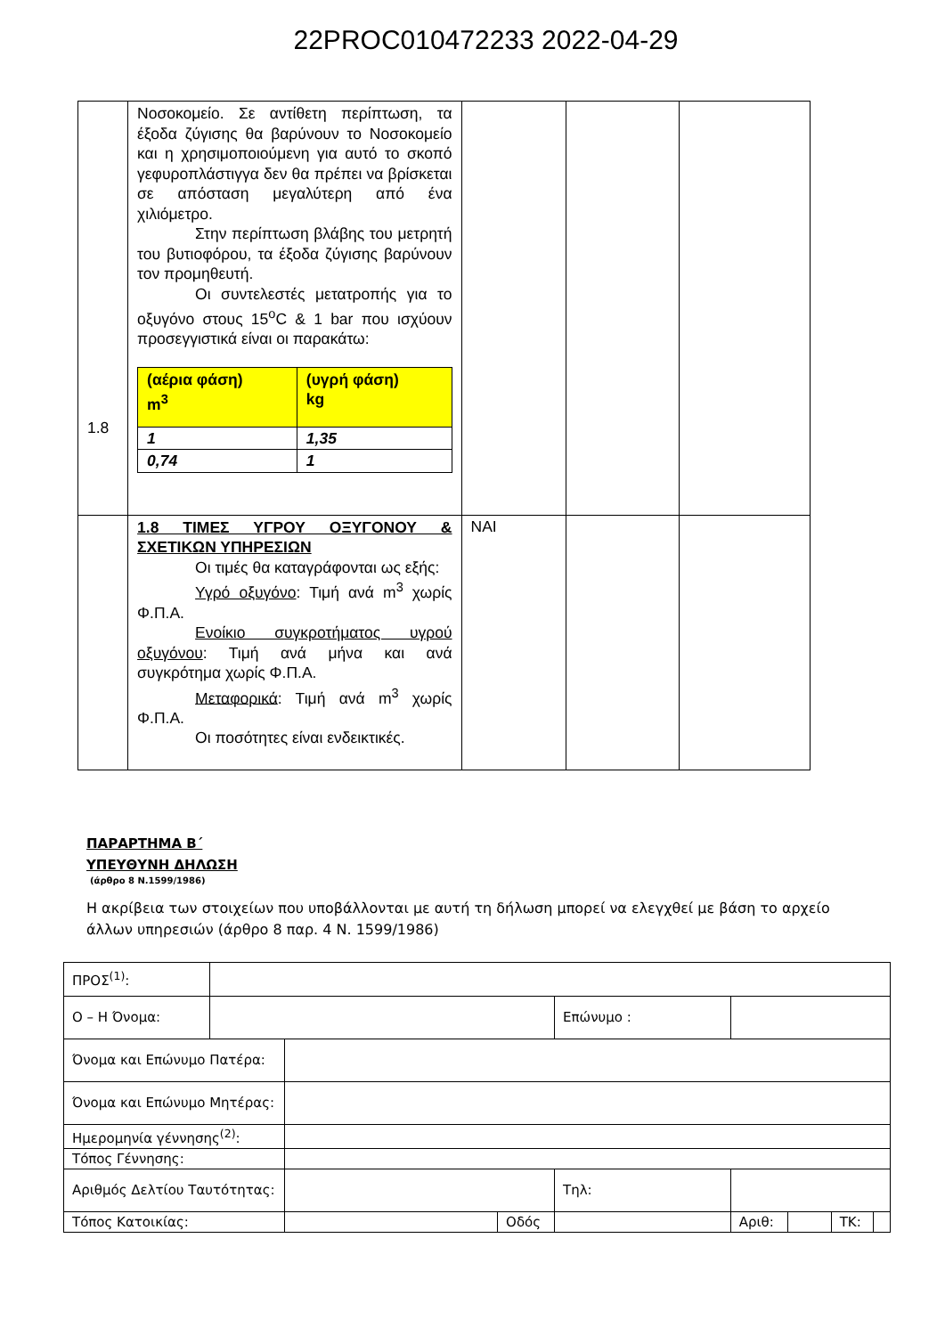22PROC010472233 2022-04-29
| | Νοσοκομείο. Σε αντίθετη περίπτωση, τα έξοδα ζύγισης θα βαρύνουν το Νοσοκομείο και η χρησιμοποιούμενη για αυτό το σκοπό γεφυροπλάστιγγα δεν θα πρέπει να βρίσκεται σε απόσταση μεγαλύτερη από ένα χιλιόμετρο. Στην περίπτωση βλάβης του μετρητή του βυτιοφόρου, τα έξοδα ζύγισης βαρύνουν τον προμηθευτή. Οι συντελεστές μετατροπής για το οξυγόνο στους 15<sup>o</sup>C & 1 bar που ισχύουν προσεγγιστικά είναι οι παρακάτω: / (αέρια φάση) m<sup>3</sup> / (υγρή φάση) kg / / 1 / 1,35 / / 0,74 / 1 / | | | |
| 1.8 | 1.8 ΤΙΜΕΣ ΥΓΡΟΥ ΟΞΥΓΟΝΟΥ & ΣΧΕΤΙΚΩΝ ΥΠΗΡΕΣΙΩΝ Οι τιμές θα καταγράφονται ως εξής: Υγρό οξυγόνο : Τιμή ανά m<sup>3</sup> χωρίς Φ.Π.Α. Ενοίκιο συγκροτήματος υγρού οξυγόνου : Τιμή ανά μήνα και ανά συγκρότημα χωρίς Φ.Π.Α. Μεταφορικά : Τιμή ανά m<sup>3</sup> χωρίς Φ.Π.Α. Οι ποσότητες είναι ενδεικτικές. | ΝΑΙ | | |
ΠΑΡΑΡΤΗΜΑ Β΄
ΥΠΕΥΘΥΝΗ ΔΗΛΩΣΗ
(άρθρο 8 Ν.1599/1986)
Η ακρίβεια των στοιχείων που υποβάλλονται με αυτή τη δήλωση μπορεί να ελεγχθεί με βάση το αρχείο άλλων υπηρεσιών (άρθρο 8 παρ. 4 Ν. 1599/1986)
| ΠΡΟΣ<sup>(1)</sup>: | | | | | | | | | |
| Ο – Η Όνομα: | | | | | Επώνυμο : | | | | |
| Όνομα και Επώνυμο Πατέρα: | | | | | | | | | |
| Όνομα και Επώνυμο Μητέρας: | | | | | | | | | |
| Ημερομηνία γέννησης<sup>(2)</sup>: | | | | | | | | | |
| Τόπος Γέννησης: | | | | | | | | | |
| Αριθμός Δελτίου Ταυτότητας: | | | | | Τηλ: | | | | |
| Τόπος Κατοικίας: | | | Οδός | | | Αριθ: | | ΤΚ: | |